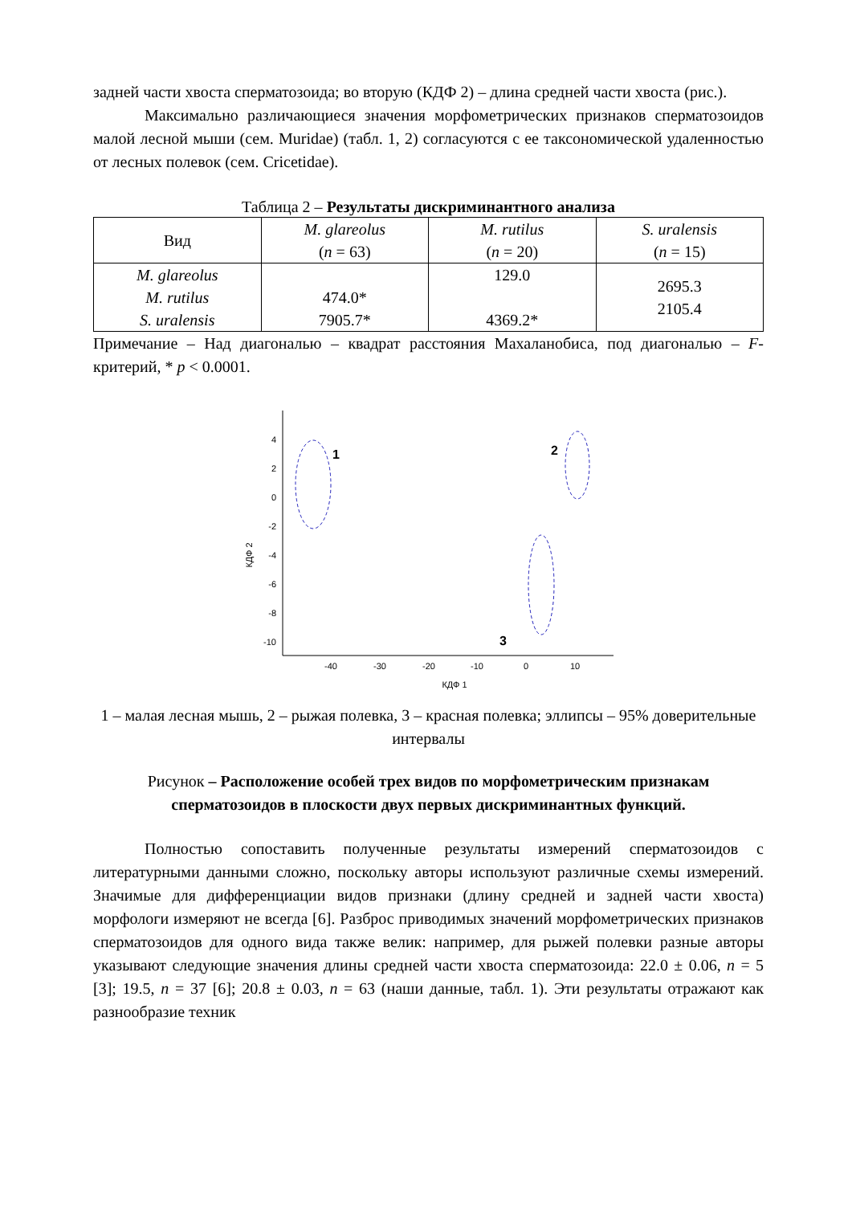задней части хвоста сперматозоида; во вторую (КДФ 2) – длина средней части хвоста (рис.).
Максимально различающиеся значения морфометрических признаков сперматозоидов малой лесной мыши (сем. Muridae) (табл. 1, 2) согласуются с ее таксономической удаленностью от лесных полевок (сем. Cricetidae).
Таблица 2 – Результаты дискриминантного анализа
| Вид | M. glareolus ( n = 63) | M. rutilus ( n = 20) | S. uralensis ( n = 15) |
| --- | --- | --- | --- |
| M. glareolus M. rutilus S. uralensis | 474.0* 7905.7* | 129.0 4369.2* | 2695.3 2105.4 |
Примечание – Над диагональю – квадрат расстояния Махаланобиса, под диагональю – F-критерий, * p < 0.0001.
КДФ 2
4
2
0
-2
-4
-6
-8
-10
-40
-30
-20
-10
0
10
КДФ 1
1
2
3
1 – малая лесная мышь, 2 – рыжая полевка, 3 – красная полевка; эллипсы – 95% доверительные интервалы
Рисунок – Расположение особей трех видов по морфометрическим признакам сперматозоидов в плоскости двух первых дискриминантных функций.
Полностью сопоставить полученные результаты измерений сперматозоидов с литературными данными сложно, поскольку авторы используют различные схемы измерений. Значимые для дифференциации видов признаки (длину средней и задней части хвоста) морфологи измеряют не всегда [6]. Разброс приводимых значений морфометрических признаков сперматозоидов для одного вида также велик: например, для рыжей полевки разные авторы указывают следующие значения длины средней части хвоста сперматозоида: 22.0 ± 0.06, n = 5 [3]; 19.5, n = 37 [6]; 20.8 ± 0.03, n = 63 (наши данные, табл. 1). Эти результаты отражают как разнообразие техник